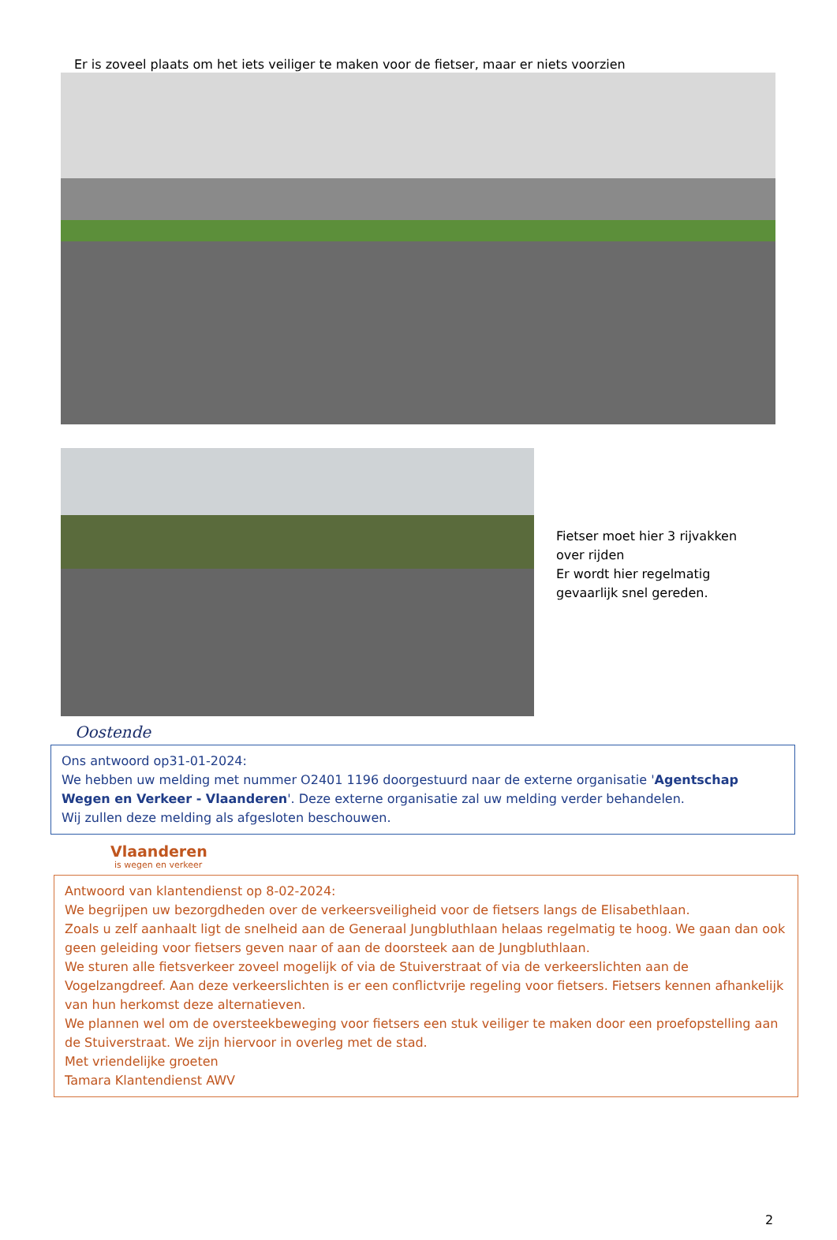Er is zoveel plaats om het iets veiliger te maken voor de fietser, maar er niets voorzien
Fietser moet hier 3 rijvakken
over rijden
Er wordt hier regelmatig
gevaarlijk snel gereden.
Oostende
Ons antwoord op31-01-2024:
We hebben uw melding met nummer O2401 1196 doorgestuurd naar de externe organisatie 'Agentschap Wegen en Verkeer - Vlaanderen'. Deze externe organisatie zal uw melding verder behandelen.
Wij zullen deze melding als afgesloten beschouwen.
Vlaanderen
is wegen en verkeer
Antwoord van klantendienst op 8-02-2024:
We begrijpen uw bezorgdheden over de verkeersveiligheid voor de fietsers langs de Elisabethlaan.
Zoals u zelf aanhaalt ligt de snelheid aan de Generaal Jungbluthlaan helaas regelmatig te hoog. We gaan dan ook geen geleiding voor fietsers geven naar of aan de doorsteek aan de Jungbluthlaan.
We sturen alle fietsverkeer zoveel mogelijk of via de Stuiverstraat of via de verkeerslichten aan de Vogelzangdreef. Aan deze verkeerslichten is er een conflictvrije regeling voor fietsers. Fietsers kennen afhankelijk van hun herkomst deze alternatieven.
We plannen wel om de oversteekbeweging voor fietsers een stuk veiliger te maken door een proefopstelling aan de Stuiverstraat. We zijn hiervoor in overleg met de stad.
Met vriendelijke groeten
Tamara Klantendienst AWV
2